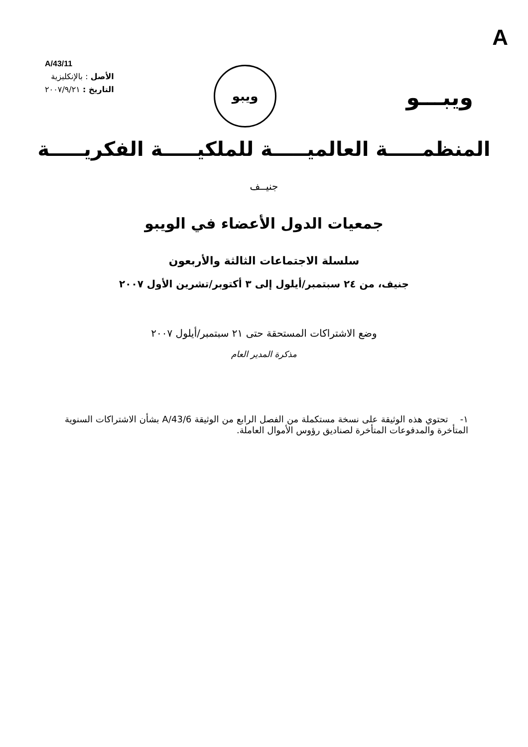A
A/43/11
الأصل : بالإنكليزية
التاريخ : ٢٠٠٧/٩/٢١
ويبو
ويبـــو
المنظمـــــة العالميـــــة للملكيـــــة الفكريـــــة
جنيــف
جمعيات الدول الأعضاء في الويبو
سلسلة الاجتماعات الثالثة والأربعون
جنيف، من ٢٤ سبتمبر/أيلول إلى ٣ أكتوبر/تشرين الأول ٢٠٠٧
وضع الاشتراكات المستحقة حتى ٢١ سبتمبر/أيلول ٢٠٠٧
مذكرة المدير العام
١- تحتوي هذه الوثيقة على نسخة مستكملة من الفصل الرابع من الوثيقة A/43/6 بشأن الاشتراكات السنوية المتأخرة والمدفوعات المتأخرة لصناديق رؤوس الأموال العاملة.